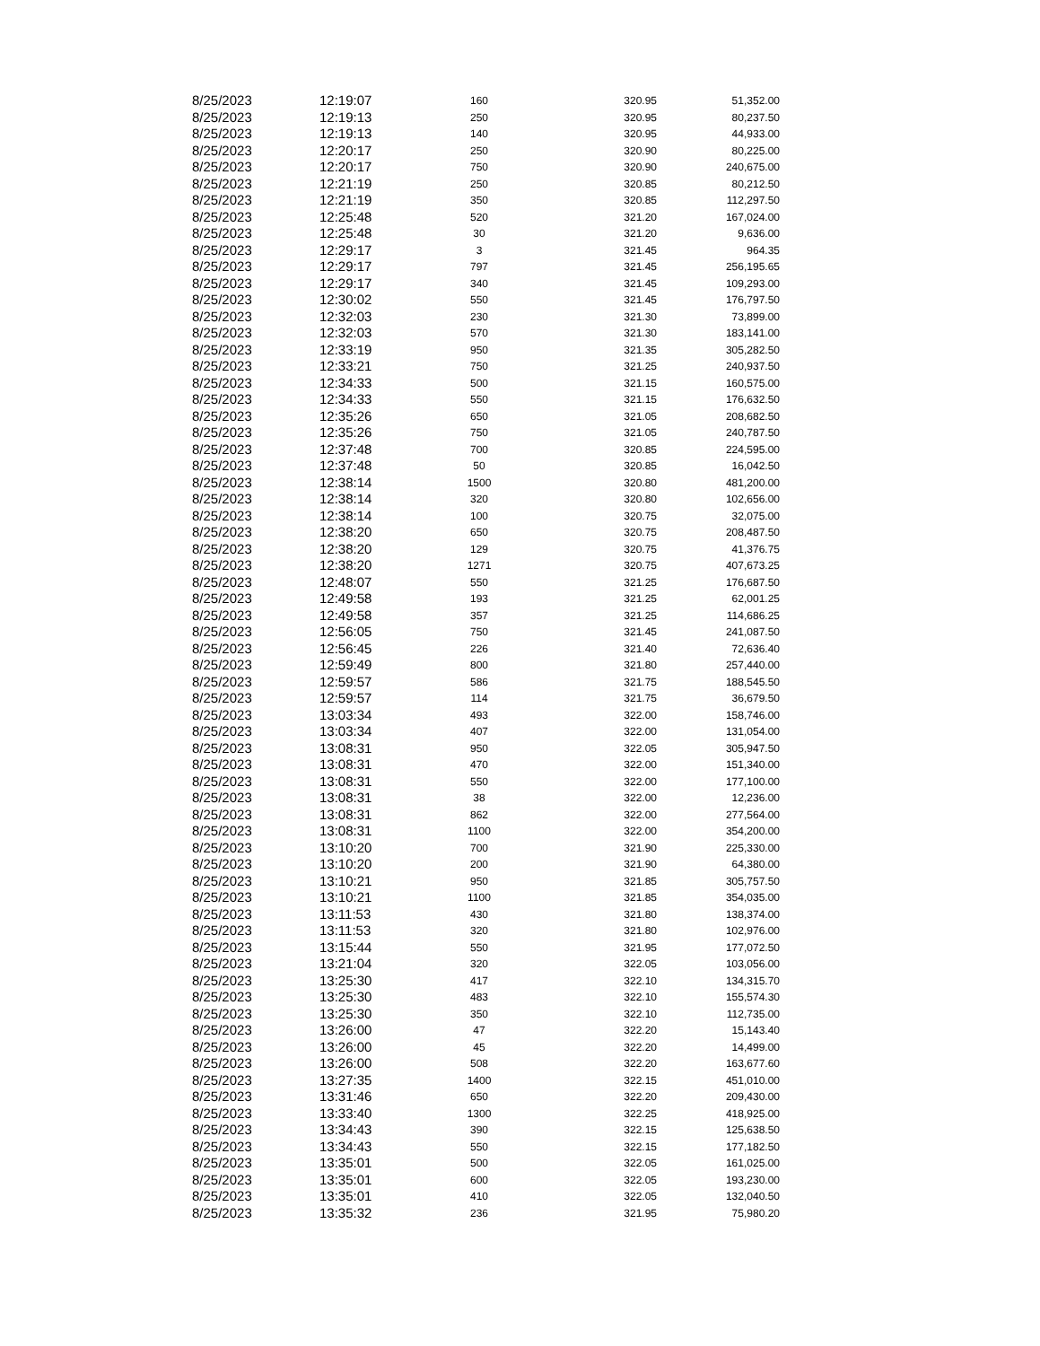| 8/25/2023 | 12:19:07 | 160 | 320.95 | 51,352.00 |
| 8/25/2023 | 12:19:13 | 250 | 320.95 | 80,237.50 |
| 8/25/2023 | 12:19:13 | 140 | 320.95 | 44,933.00 |
| 8/25/2023 | 12:20:17 | 250 | 320.90 | 80,225.00 |
| 8/25/2023 | 12:20:17 | 750 | 320.90 | 240,675.00 |
| 8/25/2023 | 12:21:19 | 250 | 320.85 | 80,212.50 |
| 8/25/2023 | 12:21:19 | 350 | 320.85 | 112,297.50 |
| 8/25/2023 | 12:25:48 | 520 | 321.20 | 167,024.00 |
| 8/25/2023 | 12:25:48 | 30 | 321.20 | 9,636.00 |
| 8/25/2023 | 12:29:17 | 3 | 321.45 | 964.35 |
| 8/25/2023 | 12:29:17 | 797 | 321.45 | 256,195.65 |
| 8/25/2023 | 12:29:17 | 340 | 321.45 | 109,293.00 |
| 8/25/2023 | 12:30:02 | 550 | 321.45 | 176,797.50 |
| 8/25/2023 | 12:32:03 | 230 | 321.30 | 73,899.00 |
| 8/25/2023 | 12:32:03 | 570 | 321.30 | 183,141.00 |
| 8/25/2023 | 12:33:19 | 950 | 321.35 | 305,282.50 |
| 8/25/2023 | 12:33:21 | 750 | 321.25 | 240,937.50 |
| 8/25/2023 | 12:34:33 | 500 | 321.15 | 160,575.00 |
| 8/25/2023 | 12:34:33 | 550 | 321.15 | 176,632.50 |
| 8/25/2023 | 12:35:26 | 650 | 321.05 | 208,682.50 |
| 8/25/2023 | 12:35:26 | 750 | 321.05 | 240,787.50 |
| 8/25/2023 | 12:37:48 | 700 | 320.85 | 224,595.00 |
| 8/25/2023 | 12:37:48 | 50 | 320.85 | 16,042.50 |
| 8/25/2023 | 12:38:14 | 1500 | 320.80 | 481,200.00 |
| 8/25/2023 | 12:38:14 | 320 | 320.80 | 102,656.00 |
| 8/25/2023 | 12:38:14 | 100 | 320.75 | 32,075.00 |
| 8/25/2023 | 12:38:20 | 650 | 320.75 | 208,487.50 |
| 8/25/2023 | 12:38:20 | 129 | 320.75 | 41,376.75 |
| 8/25/2023 | 12:38:20 | 1271 | 320.75 | 407,673.25 |
| 8/25/2023 | 12:48:07 | 550 | 321.25 | 176,687.50 |
| 8/25/2023 | 12:49:58 | 193 | 321.25 | 62,001.25 |
| 8/25/2023 | 12:49:58 | 357 | 321.25 | 114,686.25 |
| 8/25/2023 | 12:56:05 | 750 | 321.45 | 241,087.50 |
| 8/25/2023 | 12:56:45 | 226 | 321.40 | 72,636.40 |
| 8/25/2023 | 12:59:49 | 800 | 321.80 | 257,440.00 |
| 8/25/2023 | 12:59:57 | 586 | 321.75 | 188,545.50 |
| 8/25/2023 | 12:59:57 | 114 | 321.75 | 36,679.50 |
| 8/25/2023 | 13:03:34 | 493 | 322.00 | 158,746.00 |
| 8/25/2023 | 13:03:34 | 407 | 322.00 | 131,054.00 |
| 8/25/2023 | 13:08:31 | 950 | 322.05 | 305,947.50 |
| 8/25/2023 | 13:08:31 | 470 | 322.00 | 151,340.00 |
| 8/25/2023 | 13:08:31 | 550 | 322.00 | 177,100.00 |
| 8/25/2023 | 13:08:31 | 38 | 322.00 | 12,236.00 |
| 8/25/2023 | 13:08:31 | 862 | 322.00 | 277,564.00 |
| 8/25/2023 | 13:08:31 | 1100 | 322.00 | 354,200.00 |
| 8/25/2023 | 13:10:20 | 700 | 321.90 | 225,330.00 |
| 8/25/2023 | 13:10:20 | 200 | 321.90 | 64,380.00 |
| 8/25/2023 | 13:10:21 | 950 | 321.85 | 305,757.50 |
| 8/25/2023 | 13:10:21 | 1100 | 321.85 | 354,035.00 |
| 8/25/2023 | 13:11:53 | 430 | 321.80 | 138,374.00 |
| 8/25/2023 | 13:11:53 | 320 | 321.80 | 102,976.00 |
| 8/25/2023 | 13:15:44 | 550 | 321.95 | 177,072.50 |
| 8/25/2023 | 13:21:04 | 320 | 322.05 | 103,056.00 |
| 8/25/2023 | 13:25:30 | 417 | 322.10 | 134,315.70 |
| 8/25/2023 | 13:25:30 | 483 | 322.10 | 155,574.30 |
| 8/25/2023 | 13:25:30 | 350 | 322.10 | 112,735.00 |
| 8/25/2023 | 13:26:00 | 47 | 322.20 | 15,143.40 |
| 8/25/2023 | 13:26:00 | 45 | 322.20 | 14,499.00 |
| 8/25/2023 | 13:26:00 | 508 | 322.20 | 163,677.60 |
| 8/25/2023 | 13:27:35 | 1400 | 322.15 | 451,010.00 |
| 8/25/2023 | 13:31:46 | 650 | 322.20 | 209,430.00 |
| 8/25/2023 | 13:33:40 | 1300 | 322.25 | 418,925.00 |
| 8/25/2023 | 13:34:43 | 390 | 322.15 | 125,638.50 |
| 8/25/2023 | 13:34:43 | 550 | 322.15 | 177,182.50 |
| 8/25/2023 | 13:35:01 | 500 | 322.05 | 161,025.00 |
| 8/25/2023 | 13:35:01 | 600 | 322.05 | 193,230.00 |
| 8/25/2023 | 13:35:01 | 410 | 322.05 | 132,040.50 |
| 8/25/2023 | 13:35:32 | 236 | 321.95 | 75,980.20 |